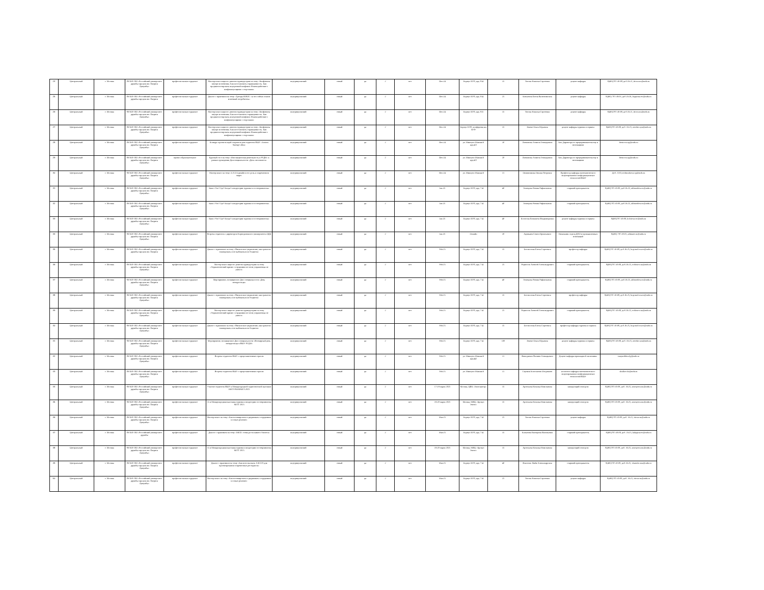| 24 | Центральный | г. Москва | ФГАОУ ВО «Российский университет дружбы народов им. Патриса Лумумбы» | профессионально-трудовое | Мастер-класс видного деятеля туриндустрии на тему «Конфликты внутри коллектива. Как восстановить справедливость. Как продиагностировать внутренний конфликт. Взаимодействие с конфликтующими с сторонами» | внутривузовский | очный | да | 2 | нет | Dec-24 | Корпус ЕГФ, ауд. 814 | 35 | Титова Наталья Сергеевна | доцент кафедры | 8(495)787-30-08, доб.16-21, titova-ns@rudn.ru |
| 25 | Центральный | г. Москва | ФГАОУ ВО «Российский университет дружбы народов им. Патриса | профессионально-трудовое | Диалог с практиком на тему «Тренды B2B2C: за что сейчас платит конечный потребитель» | внутривузовский | очный | да | 2 | нет | Dec-24 | Корпус ЕГФ, ауд. 814 | 25 | Копытина Елена Валентиновна | доцент кафедры | 8(495) 787-38-03, доб.16-26, kopytina-ev@rudn.ru |
| 26 | Центральный | г. Москва | ФГАОУ ВО «Российский университет дружбы народов им. Патриса Лумумбы» | профессионально-трудовое | Мастер-класс видного деятеля туриндустрии на тему «Конфликты внутри коллектива. Как восстановить справедливость. Как продиагностировать внутренний конфликт. Взаимодействие с конфликтующими с сторонами» | внутривузовский | очный | да | 2 | нет | Dec-24 | Корпус ЕГФ, ауд. 815 | 35 | Титова Наталья Сергеевна | доцент кафедры | 8(495)787-30-08, доб.16-21, titova-ns@rudn.ru |
| 27 | Центральный | г. Москва | ФГАОУ ВО «Российский университет дружбы народов им. Патриса Лумумбы» | профессионально-трудовое | Мастер-класс видного деятеля туриндустрии на тему «Конфликты внутри коллектива. Как восстановить справедливость. Как продиагностировать внутренний конфликт. Взаимодействие с конфликтующими с сторонами» | внутривузовский | очный | да | 2 | нет | Dec-24 | Корпус ЕГФ, конференц-зал ЕГФ | 35 | Зевеке Ольга Юрьевна | доцент кафедры туризма и сервиса | 8(495)787-30-08, доб. 16-25, zeveke-oyu@rudn.ru |
| 28 | Центральный | г. Москва | ФГАОУ ВО «Российский университет дружбы народов им. Патриса Лумумбы» | профессионально-трудовое | Конкурс проектов идей стартапов для студентов ВШУ «Juniors Startup's Idea» | внутривузовский | очный | да | 2 | нет | Dec-24 | ул. Миклухо-Маклая 6 ауд.422 | 30 | Литвинова Анжела Геннадьевна | Зам. Директора по предпринимательству и инновациям | litvinova-ag@rudn.ru |
| 29 | Центральный | г. Москва | ФГАОУ ВО «Российский университет дружбы народов им. Патриса Лумумбы» | научно-образовательное | Круглый стол на тему «Инновационная деятельность в РУДН» в рамках проведения Дня специальности «День экономиста» | внутривузовский | очный | да | 2 | нет | Dec-24 | ул. Миклухо-Маклая 6 ауд.422 | 20 | Литвинова Анжела Геннадьевна | Зам. Директора по предпринимательству и инновациям | litvinova-ag@rudn.ru |
| 30 | Центральный | г. Москва | ФГАОУ ВО «Российский университет дружбы народов им. Патриса Лумумбы» | профессионально-трудовое | Мастер-класс на тему «UX/UI-дизайн и его роль в современном мире» | внутривузовский | очный | да | 2 | нет | Dec-24 | ул. Миклухо-Маклая 6 | 15 | Овчинникова Оксана Петровна | Профессор кафедры математического моделирования и информационных технологий ВШУ | Доб. 2150,ovchinnikova-op@rudn.ru |
| 31 | Центральный | г. Москва | ФГАОУ ВО «Российский университет дружбы народов им. Патриса Лумумбы» | профессионально-трудовое | Квиз «Что? Где? Когда? в индустрии туризма и гостеприимства» | внутривузовский | очный | да | 2 | нет | Jan-25 | Корпус ЕГФ, ауд. 714 | 40 | Ахмедова Римма Рафаильевна | старший преподаватель | 8(495)787-30-08, доб.16-25, akhmedova-rr@rudn.ru |
| 32 | Центральный | г. Москва | ФГАОУ ВО «Российский университет дружбы народов им. Патриса Лумумбы» | профессионально-трудовое | Квиз «Что? Где? Когда? в индустрии туризма и гостеприимства» | внутривузовский | очный | да | 2 | нет | Jan-25 | Корпус ЕГФ, ауд. 714 | 40 | Ахмедова Римма Рафаильевна | старший преподаватель | 8(495)787-30-08, доб.16-25, akhmedova-rr@rudn.ru |
| 33 | Центральный | г. Москва | ФГАОУ ВО «Российский университет дружбы народов им. Патриса Лумумбы» | профессионально-трудовое | Квиз «Что? Где? Когда? в индустрии туризма и гостеприимства» | внутривузовский | очный | да | 2 | нет | Jan-25 | Корпус ЕГФ, ауд. 714 | 40 | Колотова Елизавета Владимировна | доцент кафедры туризма и сервиса | 8(495)787-30-08, kolotova-ev@rudn.ru |
| 34 | Центральный | г. Москва | ФГАОУ ВО «Российский университет дружбы народов им. Патриса Лумумбы» | профессионально-трудовое | Встреча студентов с директором Корпоративного университета ОДК | внутривузовский | очный | да | 2 | нет | Jan-25 | Онлайн | 20 | Адиньяев Семен Ирсильевич | Начальник отдела ДПО и промышленных инноваций | 8(495) 787-38-03, adiniaev-si@rudn.ru |
| 35 | Центральный | г. Москва | ФГАОУ ВО «Российский университет дружбы народов им. Патриса | профессионально-трудовое | Диалог с практиком на тему «Финансовое управление, как грамотно планировать и не выбиваться из бюджета» | внутривузовский | очный | да | 2 | нет | Feb-25 | Корпус ЕГФ, ауд. 714 | 35 | Богомолова Елена Сергеевна | профессор кафедры | 8(495)787-30-08, доб.16-25, bogomolova-es@rudn.ru |
| 36 | Центральный | г. Москва | ФГАОУ ВО «Российский университет дружбы народов им. Патриса Лумумбы» | профессионально-трудовое | Мастер-класс видного деятеля туриндустрии на тему «Управленческий кризис: сотрудники не хотят, управленцы не умеют» | внутривузовский | очный | да | 2 | нет | Feb-25 | Корпус ЕГФ, ауд. 714 | 25 | Родионов Алексей Александрович | старший преподаватель | 8(495)787-30-08, доб.16-25, rodionov-aa@rudn.ru |
| 37 | Центральный | г. Москва | ФГАОУ ВО «Российский университет дружбы народов им. Патриса Лумумбы» | профессионально-трудовое | Мероприятие, посвященное Дню специальности «День экскурсовода» | внутривузовский | очный | да | 2 | нет | Feb-25 | Корпус ЕГФ, ауд. 714 | 40 | Ахмедова Римма Рафаильевна | старший преподаватель | 8(495)787-30-08, доб.16-25, akhmedova-rr@rudn.ru |
| 38 | Центральный | г. Москва | ФГАОУ ВО «Российский университет дружбы народов им. Патриса Лумумбы» | профессионально-трудовое | Диалог с практиком на тему «Финансовое управление, как грамотно планировать и не выбиваться из бюджета» | внутривузовский | очный | да | 2 | нет | Feb-25 | Корпус ЕГФ, ауд. 714 | 35 | Богомолова Елена Сергеевна | профессор кафедры | 8(495)787-30-08, доб.16-25, bogomolova-es@rudn.ru |
| 39 | Центральный | г. Москва | ФГАОУ ВО «Российский университет дружбы народов им. Патриса Лумумбы» | профессионально-трудовое | Мастер-класс видного деятеля туриндустрии на тему «Управленческий кризис: сотрудники не хотят, управленцы не умеют» | внутривузовский | очный | да | 2 | нет | Feb-25 | Корпус ЕГФ, ауд. 714 | 25 | Родионов Алексей Александрович | старший преподаватель | 8(495)787-30-08, доб.16-25, rodionov-aa@rudn.ru |
| 40 | Центральный | г. Москва | ФГАОУ ВО «Российский университет дружбы народов им. Патриса Лумумбы» | профессионально-трудовое | Диалог с практиком на тему «Финансовое управление, как грамотно планировать и не выбиваться из бюджета» | внутривузовский | очный | да | 2 | нет | Feb-25 | Корпус ЕГФ, ауд. 714 | 35 | Богомолова Елена Сергеевна | профессор кафедры туризма и сервиса | 8(495)787-30-08, доб.16-25, bogomolova-es@rudn.ru |
| 41 | Центральный | г. Москва | ФГАОУ ВО «Российский университет дружбы народов им. Патриса Лумумбы» | профессионально-трудовое | Мероприятие, посвященное Дню специальности «Всемирный день экскурсовода в ВШУ РУДН» | внутривузовский | очный | да | 2 | нет | Feb-25 | Корпус ЕГФ, ауд. 714 | 100 | Зевеке Ольга Юрьевна | доцент кафедры туризма и сервиса | 8(495)787-30-08, доб. 16-25, zeveke-oyu@rudn.ru |
| 42 | Центральный | г. Москва | ФГАОУ ВО «Российский университет дружбы народов им. Патриса Лумумбы» | профессионально-трудовое | Встреча студентов ВШУ с представителями отрасли | внутривузовский | очный | да | 2 | нет | Feb-25 | ул. Миклухо-Маклая 6 ауд.442 | 15 | Ванюрихин Филипп Геннадьевич | Доцент кафедры прикладной экономики. | vanyurikhin-fg@rudn.ru |
| 43 | Центральный | г. Москва | ФГАОУ ВО «Российский университет дружбы народов им. Патриса Лумумбы» | профессионально-трудовое | Встреча студентов ВШУ с представителями отрасли | внутривузовский | очный | да | 2 | нет | Feb-25 | ул. Миклухо-Маклая 6 | 15 | Скулков Константин Игоревичч | ассистент кафедры математического моделирования и информационных технологий ВШУ | skulkov-ki@rudn.ru |
| 44 | Центральный | г. Москва | ФГАОУ ВО «Российский университет дружбы народов им. Патриса Лумумбы» | профессионально-трудовое | Участие студентов ВШУ в Международной туристической выставке ИНТУРМАРКЕТ-2025 | внутривузовский | очный | да | 2 | нет | 17-19 марта 2025 | Москва, ЦВК «Экспоцентр» | 35 | Арсеньева Наталья Николаевна | заведующий сектором | 8(495)787-30-08, доб. 16-25, arsenyeva-nn@rudn.ru |
| 45 | Центральный | г. Москва | ФГАОУ ВО «Российский университет дружбы народов им. Патриса Лумумбы» | профессионально-трудовое | 31-я Международная выставка туризма и индустрии гостеприимства MITT 2025 | внутривузовский | очный | да | 2 | нет | 18-20 марта 2025 | Москва, МВЦ «Крокус Экспо» | 35 | Арсеньева Наталья Николаевна | заведующий сектором | 8(495)787-30-08, доб. 16-25, arsenyeva-nn@rudn.ru |
| 46 | Центральный | г. Москва | ФГАОУ ВО «Российский университет дружбы народов им. Патриса Лумумбы» | профессионально-трудовое | Мастер-класс на тему «Как мотивировать и удерживать сотрудников в новых реалиях» | внутривузовский | очный | да | 2 | нет | Mar-25 | Корпус ЕГФ, ауд. 714 | 25 | Титова Наталья Сергеевна | доцент кафедры | 8(495)787-30-08, доб. 16-21, titova-ns@rudn.ru |
| 47 | Центральный | г. Москва | ФГАОУ ВО «Российский университет дружбы | профессионально-трудовое | Диалог с практиком на тему «MICE: точка роста вашего бизнеса» | внутривузовский | очный | да | 2 | нет | Mar-25 | Корпус ЕГФ, ауд. 714 | 35 | Калыгина Екатерина Васильевна | старший преподаватель | 8(495)787-30-08, доб. 16-25, kalygina-ev@rudn.ru |
| 48 | Центральный | г. Москва | ФГАОУ ВО «Российский университет дружбы народов им. Патриса Лумумбы» | профессионально-трудовое | 31-я Международная выставка туризма и индустрии гостеприимства MITT 2025 | внутривузовский | очный | да | 2 | нет | 18-20 марта 2025 | Москва, МВЦ «Крокус Экспо» | 35 | Арсеньева Наталья Николаевна | заведующий сектором | 8(495)787-30-08, доб. 16-25, arsenyeva-nn@rudn.ru |
| 49 | Центральный | г. Москва | ФГАОУ ВО «Российский университет дружбы народов им. Патриса Лумумбы» | профессионально-трудовое | Диалог с практиком на тему «Как использовать ХАССП для проектирования современных ресторанов» | внутривузовский | очный | да | 2 | нет | Mar-25 | Корпус ЕГФ, ауд. 714 | 40 | Власенко Майя Александровна | старший преподаватель | 8(495)787-30-08, доб.16-25, vlasenko-ma@rudn.ru |
| 50 | Центральный | г. Москва | ФГАОУ ВО «Российский университет дружбы народов им. Патриса Лумумбы» | профессионально-трудовое | Мастер-класс на тему «Как мотивировать и удерживать сотрудников в новых реалиях» | внутривузовский | очный | да | 2 | нет | Mar-25 | Корпус ЕГФ, ауд. 714 | 25 | Титова Наталья Сергеевна | доцент кафедры | 8(495)787-30-08, доб. 16-21, titova-ns@rudn.ru |